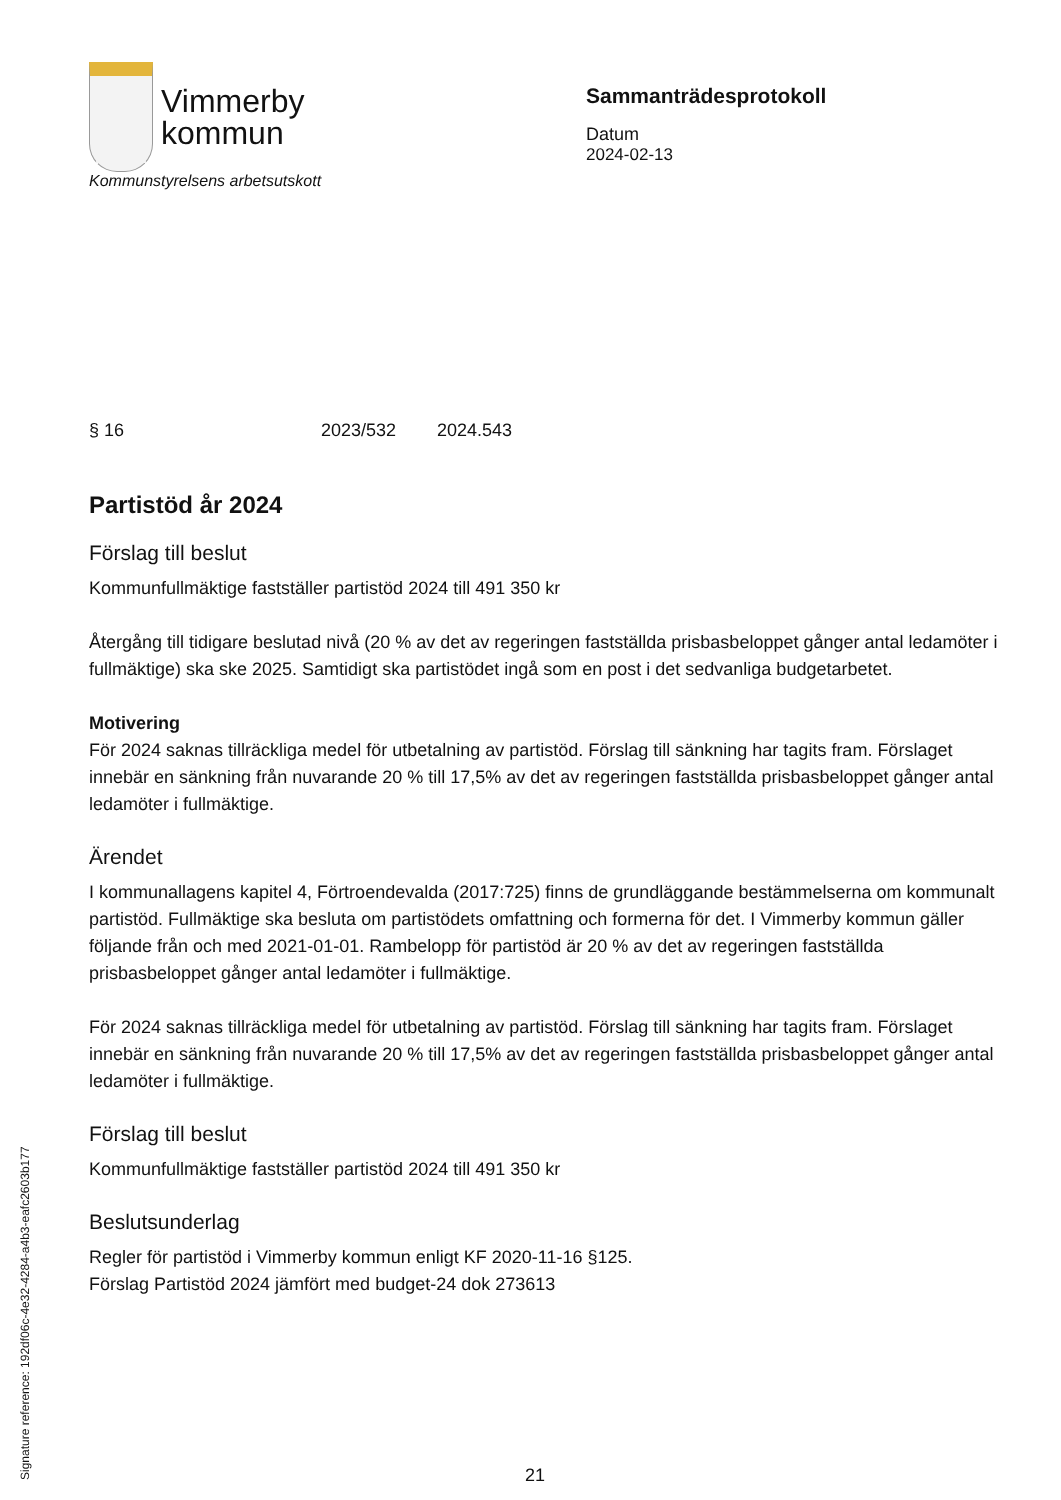Vimmerby
kommun
Sammanträdesprotokoll
Datum
2024-02-13
Kommunstyrelsens arbetsutskott
§ 16 2023/532 2024.543
Partistöd år 2024
Förslag till beslut
Kommunfullmäktige fastställer partistöd 2024 till 491 350 kr
Återgång till tidigare beslutad nivå (20 % av det av regeringen fastställda prisbasbeloppet gånger antal ledamöter i fullmäktige) ska ske 2025. Samtidigt ska partistödet ingå som en post i det sedvanliga budgetarbetet.
Motivering
För 2024 saknas tillräckliga medel för utbetalning av partistöd. Förslag till sänkning har tagits fram. Förslaget innebär en sänkning från nuvarande 20 % till 17,5% av det av regeringen fastställda prisbasbeloppet gånger antal ledamöter i fullmäktige.
Ärendet
I kommunallagens kapitel 4, Förtroendevalda (2017:725) finns de grundläggande bestämmelserna om kommunalt partistöd. Fullmäktige ska besluta om partistödets omfattning och formerna för det. I Vimmerby kommun gäller följande från och med 2021-01-01. Rambelopp för partistöd är 20 % av det av regeringen fastställda prisbasbeloppet gånger antal ledamöter i fullmäktige.
För 2024 saknas tillräckliga medel för utbetalning av partistöd. Förslag till sänkning har tagits fram. Förslaget innebär en sänkning från nuvarande 20 % till 17,5% av det av regeringen fastställda prisbasbeloppet gånger antal ledamöter i fullmäktige.
Förslag till beslut
Kommunfullmäktige fastställer partistöd 2024 till 491 350 kr
Beslutsunderlag
Regler för partistöd i Vimmerby kommun enligt KF 2020-11-16 §125.
Förslag Partistöd 2024 jämfört med budget-24 dok 273613
Signature reference: 192df06c-4e32-4284-a4b3-eafc2603b177
21